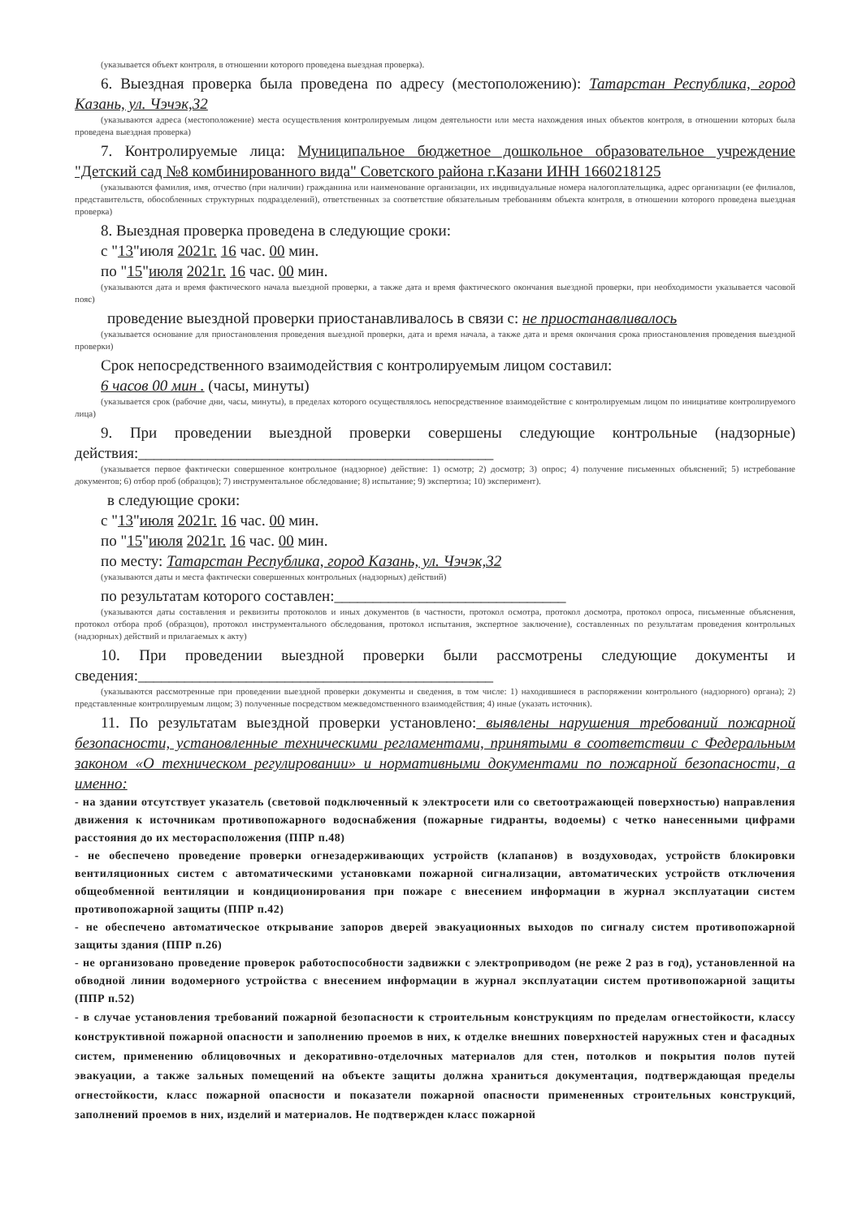(указывается объект контроля, в отношении которого проведена выездная проверка).
6. Выездная проверка была проведена по адресу (местоположению): Татарстан Республика, город Казань, ул. Чэчэк,32
(указываются адреса (местоположение) места осуществления контролируемым лицом деятельности или места нахождения иных объектов контроля, в отношении которых была проведена выездная проверка)
7. Контролируемые лица: Муниципальное бюджетное дошкольное образовательное учреждение "Детский сад №8 комбинированного вида" Советского района г.Казани ИНН 1660218125
(указываются фамилия, имя, отчество (при наличии) гражданина или наименование организации, их индивидуальные номера налогоплательщика, адрес организации (ее филиалов, представительств, обособленных структурных подразделений), ответственных за соответствие обязательным требованиям объекта контроля, в отношении которого проведена выездная проверка)
8. Выездная проверка проведена в следующие сроки:
с "13"июля 2021г. 16 час. 00 мин.
по "15"июля 2021г. 16 час. 00 мин.
(указываются дата и время фактического начала выездной проверки, а также дата и время фактического окончания выездной проверки, при необходимости указывается часовой пояс)
проведение выездной проверки приостанавливалось в связи с: не приостанавливалось
(указывается основание для приостановления проведения выездной проверки, дата и время начала, а также дата и время окончания срока приостановления проведения выездной проверки)
Срок непосредственного взаимодействия с контролируемым лицом составил:
6 часов 00 мин . (часы, минуты)
(указывается срок (рабочие дни, часы, минуты), в пределах которого осуществлялось непосредственное взаимодействие с контролируемым лицом по инициативе контролируемого лица)
9. При проведении выездной проверки совершены следующие контрольные (надзорные) действия:______________________________________________
(указывается первое фактически совершенное контрольное (надзорное) действие: 1) осмотр; 2) досмотр; 3) опрос; 4) получение письменных объяснений; 5) истребование документов; 6) отбор проб (образцов); 7) инструментальное обследование; 8) испытание; 9) экспертиза; 10) эксперимент).
в следующие сроки:
с "13"июля 2021г. 16 час. 00 мин.
по "15"июля 2021г. 16 час. 00 мин.
по месту: Татарстан Республика, город Казань, ул. Чэчэк,32
(указываются даты и места фактически совершенных контрольных (надзорных) действий)
по результатам которого составлен:______________________________
(указываются даты составления и реквизиты протоколов и иных документов (в частности, протокол осмотра, протокол досмотра, протокол опроса, письменные объяснения, протокол отбора проб (образцов), протокол инструментального обследования, протокол испытания, экспертное заключение), составленных по результатам проведения контрольных (надзорных) действий и прилагаемых к акту)
10. При проведении выездной проверки были рассмотрены следующие документы и сведения:______________________________________________
(указываются рассмотренные при проведении выездной проверки документы и сведения, в том числе: 1) находившиеся в распоряжении контрольного (надзорного) органа); 2) представленные контролируемым лицом; 3) полученные посредством межведомственного взаимодействия; 4) иные (указать источник).
11. По результатам выездной проверки установлено: выявлены нарушения требований пожарной безопасности, установленные техническими регламентами, принятыми в соответствии с Федеральным законом «О техническом регулировании» и нормативными документами по пожарной безопасности, а именно:
- на здании отсутствует указатель (световой подключенный к электросети или со светоотражающей поверхностью) направления движения к источникам противопожарного водоснабжения (пожарные гидранты, водоемы) с четко нанесенными цифрами расстояния до их месторасположения (ППР п.48)
- не обеспечено проведение проверки огнезадерживающих устройств (клапанов) в воздуховодах, устройств блокировки вентиляционных систем с автоматическими установками пожарной сигнализации, автоматических устройств отключения общеобменной вентиляции и кондиционирования при пожаре с внесением информации в журнал эксплуатации систем противопожарной защиты (ППР п.42)
- не обеспечено автоматическое открывание запоров дверей эвакуационных выходов по сигналу систем противопожарной защиты здания (ППР п.26)
- не организовано проведение проверок работоспособности задвижки с электроприводом (не реже 2 раз в год), установленной на обводной линии водомерного устройства с внесением информации в журнал эксплуатации систем противопожарной защиты (ППР п.52)
- в случае установления требований пожарной безопасности к строительным конструкциям по пределам огнестойкости, классу конструктивной пожарной опасности и заполнению проемов в них, к отделке внешних поверхностей наружных стен и фасадных систем, применению облицовочных и декоративно-отделочных материалов для стен, потолков и покрытия полов путей эвакуации, а также зальных помещений на объекте защиты должна храниться документация, подтверждающая пределы огнестойкости, класс пожарной опасности и показатели пожарной опасности примененных строительных конструкций, заполнений проемов в них, изделий и материалов. Не подтвержден класс пожарной